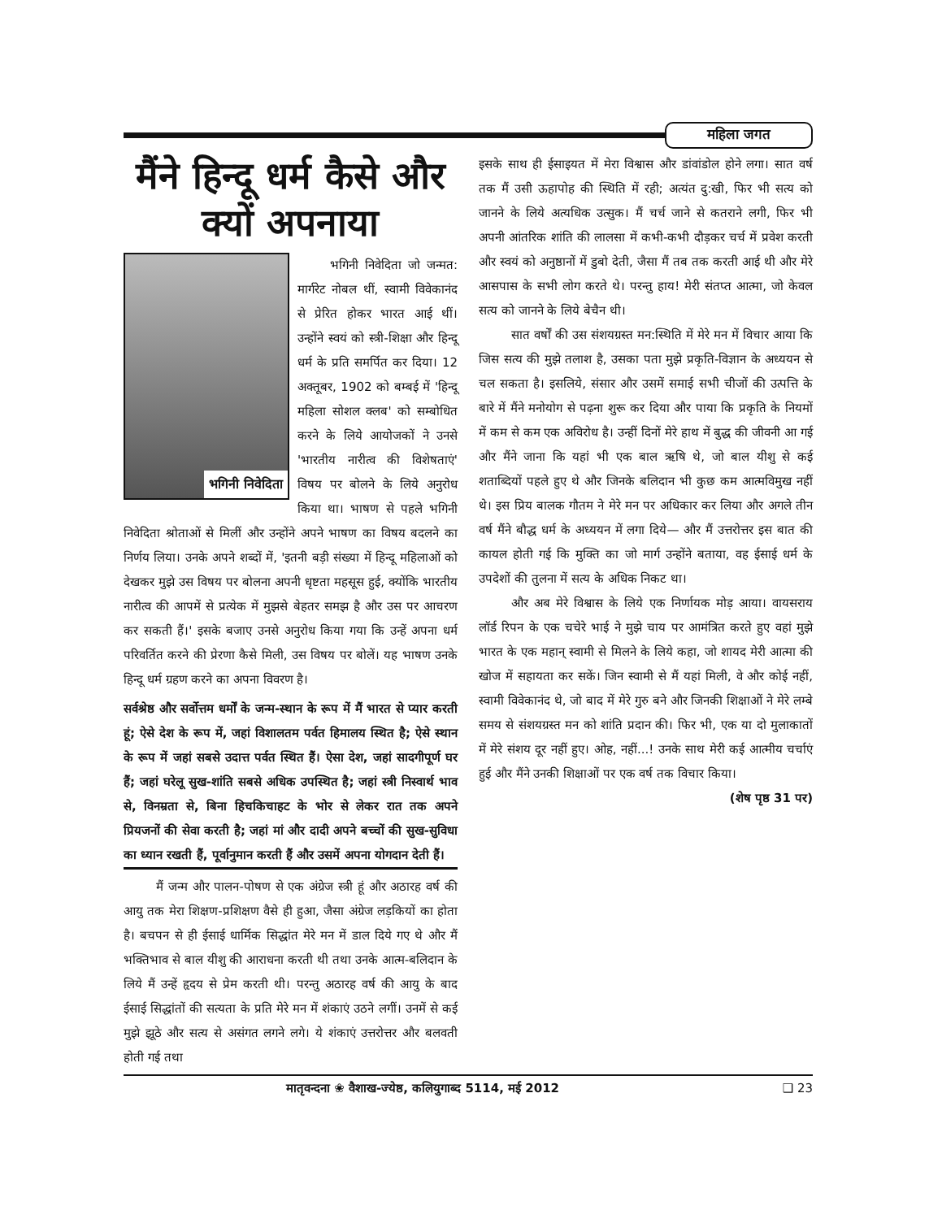महिला जगत
मैंने हिन्दू धर्म कैसे और क्यों अपनाया
भगिनी निवेदिता
भगिनी निवेदिता जो जन्मत: मार्गरेट नोबल थीं, स्वामी विवेकानंद से प्रेरित होकर भारत आई थीं। उन्होंने स्वयं को स्त्री-शिक्षा और हिन्दू धर्म के प्रति समर्पित कर दिया। 12 अक्तूबर, 1902 को बम्बई में 'हिन्दू महिला सोशल क्लब' को सम्बोधित करने के लिये आयोजकों ने उनसे 'भारतीय नारीत्व की विशेषताएं' विषय पर बोलने के लिये अनुरोध किया था। भाषण से पहले भगिनी निवेदिता श्रोताओं से मिलीं और उन्होंने अपने भाषण का विषय बदलने का निर्णय लिया। उनके अपने शब्दों में, 'इतनी बड़ी संख्या में हिन्दू महिलाओं को देखकर मुझे उस विषय पर बोलना अपनी धृष्टता महसूस हुई, क्योंकि भारतीय नारीत्व की आपमें से प्रत्येक में मुझसे बेहतर समझ है और उस पर आचरण कर सकती हैं।' इसके बजाए उनसे अनुरोध किया गया कि उन्हें अपना धर्म परिवर्तित करने की प्रेरणा कैसे मिली, उस विषय पर बोलें। यह भाषण उनके हिन्दू धर्म ग्रहण करने का अपना विवरण है।
सर्वश्रेष्ठ और सर्वोत्तम धर्मों के जन्म-स्थान के रूप में मैं भारत से प्यार करती हूं; ऐसे देश के रूप में, जहां विशालतम पर्वत हिमालय स्थित है; ऐसे स्थान के रूप में जहां सबसे उदात्त पर्वत स्थित हैं। ऐसा देश, जहां सादगीपूर्ण घर हैं; जहां घरेलू सुख-शांति सबसे अधिक उपस्थित है; जहां स्त्री निस्वार्थ भाव से, विनम्रता से, बिना हिचकिचाहट के भोर से लेकर रात तक अपने प्रियजनों की सेवा करती है; जहां मां और दादी अपने बच्चों की सुख-सुविधा का ध्यान रखती हैं, पूर्वानुमान करती हैं और उसमें अपना योगदान देती हैं।
मैं जन्म और पालन-पोषण से एक अंग्रेज स्त्री हूं और अठारह वर्ष की आयु तक मेरा शिक्षण-प्रशिक्षण वैसे ही हुआ, जैसा अंग्रेज लड़कियों का होता है। बचपन से ही ईसाई धार्मिक सिद्धांत मेरे मन में डाल दिये गए थे और मैं भक्तिभाव से बाल यीशु की आराधना करती थी तथा उनके आत्म-बलिदान के लिये मैं उन्हें हृदय से प्रेम करती थी। परन्तु अठारह वर्ष की आयु के बाद ईसाई सिद्धांतों की सत्यता के प्रति मेरे मन में शंकाएं उठने लगीं। उनमें से कई मुझे झूठे और सत्य से असंगत लगने लगे। ये शंकाएं उत्तरोत्तर और बलवती होती गई तथा
इसके साथ ही ईसाइयत में मेरा विश्वास और डांवांडोल होने लगा। सात वर्ष तक मैं उसी ऊहापोह की स्थिति में रही; अत्यंत दु:खी, फिर भी सत्य को जानने के लिये अत्यधिक उत्सुक। मैं चर्च जाने से कतराने लगी, फिर भी अपनी आंतरिक शांति की लालसा में कभी-कभी दौड़कर चर्च में प्रवेश करती और स्वयं को अनुष्ठानों में डुबो देती, जैसा मैं तब तक करती आई थी और मेरे आसपास के सभी लोग करते थे। परन्तु हाय! मेरी संतप्त आत्मा, जो केवल सत्य को जानने के लिये बेचैन थी।
सात वर्षों की उस संशयग्रस्त मन:स्थिति में मेरे मन में विचार आया कि जिस सत्य की मुझे तलाश है, उसका पता मुझे प्रकृति-विज्ञान के अध्ययन से चल सकता है। इसलिये, संसार और उसमें समाई सभी चीजों की उत्पत्ति के बारे में मैंने मनोयोग से पढ़ना शुरू कर दिया और पाया कि प्रकृति के नियमों में कम से कम एक अविरोध है। उन्हीं दिनों मेरे हाथ में बुद्ध की जीवनी आ गई और मैंने जाना कि यहां भी एक बाल ऋषि थे, जो बाल यीशु से कई शताब्दियों पहले हुए थे और जिनके बलिदान भी कुछ कम आत्मविमुख नहीं थे। इस प्रिय बालक गौतम ने मेरे मन पर अधिकार कर लिया और अगले तीन वर्ष मैंने बौद्ध धर्म के अध्ययन में लगा दिये— और मैं उत्तरोत्तर इस बात की कायल होती गई कि मुक्ति का जो मार्ग उन्होंने बताया, वह ईसाई धर्म के उपदेशों की तुलना में सत्य के अधिक निकट था।
और अब मेरे विश्वास के लिये एक निर्णायक मोड़ आया। वायसराय लॉर्ड रिपन के एक चचेरे भाई ने मुझे चाय पर आमंत्रित करते हुए वहां मुझे भारत के एक महान् स्वामी से मिलने के लिये कहा, जो शायद मेरी आत्मा की खोज में सहायता कर सकें। जिन स्वामी से मैं यहां मिली, वे और कोई नहीं, स्वामी विवेकानंद थे, जो बाद में मेरे गुरु बने और जिनकी शिक्षाओं ने मेरे लम्बे समय से संशयग्रस्त मन को शांति प्रदान की। फिर भी, एक या दो मुलाकातों में मेरे संशय दूर नहीं हुए। ओह, नहीं...! उनके साथ मेरी कई आत्मीय चर्चाएं हुई और मैंने उनकी शिक्षाओं पर एक वर्ष तक विचार किया। (शेष पृष्ठ 31 पर)
मातृवन्दना ❀ वैशाख-ज्येष्ठ, कलियुगाब्द 5114, मई 2012 ❑ 23